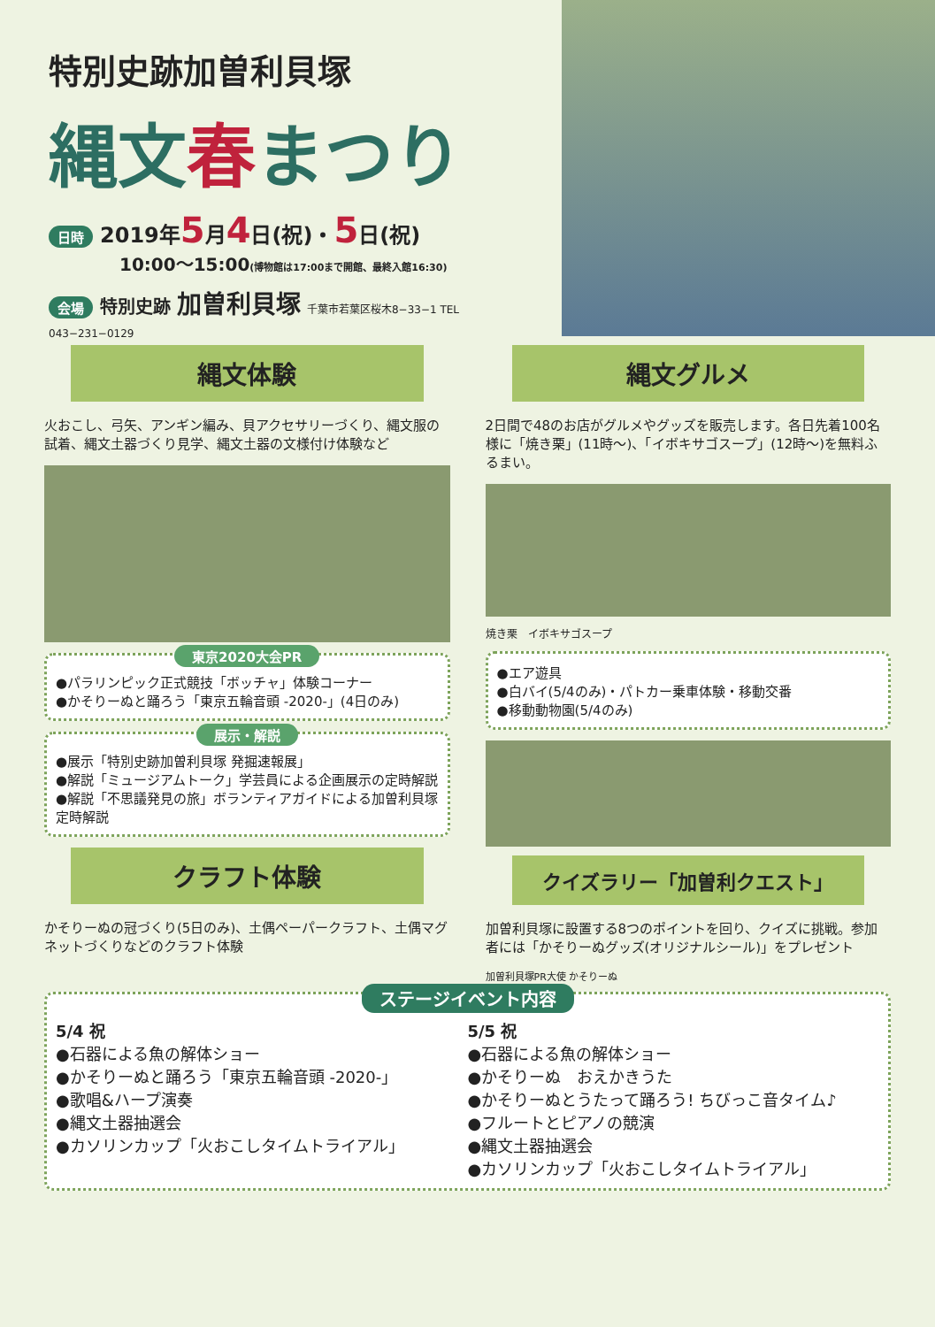特別史跡加曽利貝塚
縄文春まつり
日時 2019年5月4日(祝)・5日(祝)
10:00〜15:00(博物館は17:00まで開館、最終入館16:30)
会場 特別史跡 加曽利貝塚 千葉市若葉区桜木8−33−1 TEL 043−231−0129
縄文体験
火おこし、弓矢、アンギン編み、貝アクセサリーづくり、縄文服の試着、縄文土器づくり見学、縄文土器の文様付け体験など
東京2020大会PR
●パラリンピック正式競技「ボッチャ」体験コーナー
●かそりーぬと踊ろう「東京五輪音頭 -2020-」(4日のみ)
展示・解説
●展示「特別史跡加曽利貝塚 発掘速報展」
●解説「ミュージアムトーク」学芸員による企画展示の定時解説
●解説「不思議発見の旅」ボランティアガイドによる加曽利貝塚定時解説
クラフト体験
かそりーぬの冠づくり(5日のみ)、土偶ペーパークラフト、土偶マグネットづくりなどのクラフト体験
縄文グルメ
2日間で48のお店がグルメやグッズを販売します。各日先着100名様に「焼き栗」(11時〜)、「イボキサゴスープ」(12時〜)を無料ふるまい。
焼き栗　イボキサゴスープ
●エア遊具
●白バイ(5/4のみ)・パトカー乗車体験・移動交番
●移動動物園(5/4のみ)
クイズラリー「加曽利クエスト」
加曽利貝塚に設置する8つのポイントを回り、クイズに挑戦。参加者には「かそりーぬグッズ(オリジナルシール)」をプレゼント
加曽利貝塚PR大使 かそりーぬ
ステージイベント内容
5/4 祝
●石器による魚の解体ショー
●かそりーぬと踊ろう「東京五輪音頭 -2020-」
●歌唱&ハープ演奏
●縄文土器抽選会
●カソリンカップ「火おこしタイムトライアル」
5/5 祝
●石器による魚の解体ショー
●かそりーぬ　おえかきうた
●かそりーぬとうたって踊ろう! ちびっこ音タイム♪
●フルートとピアノの競演
●縄文土器抽選会
●カソリンカップ「火おこしタイムトライアル」